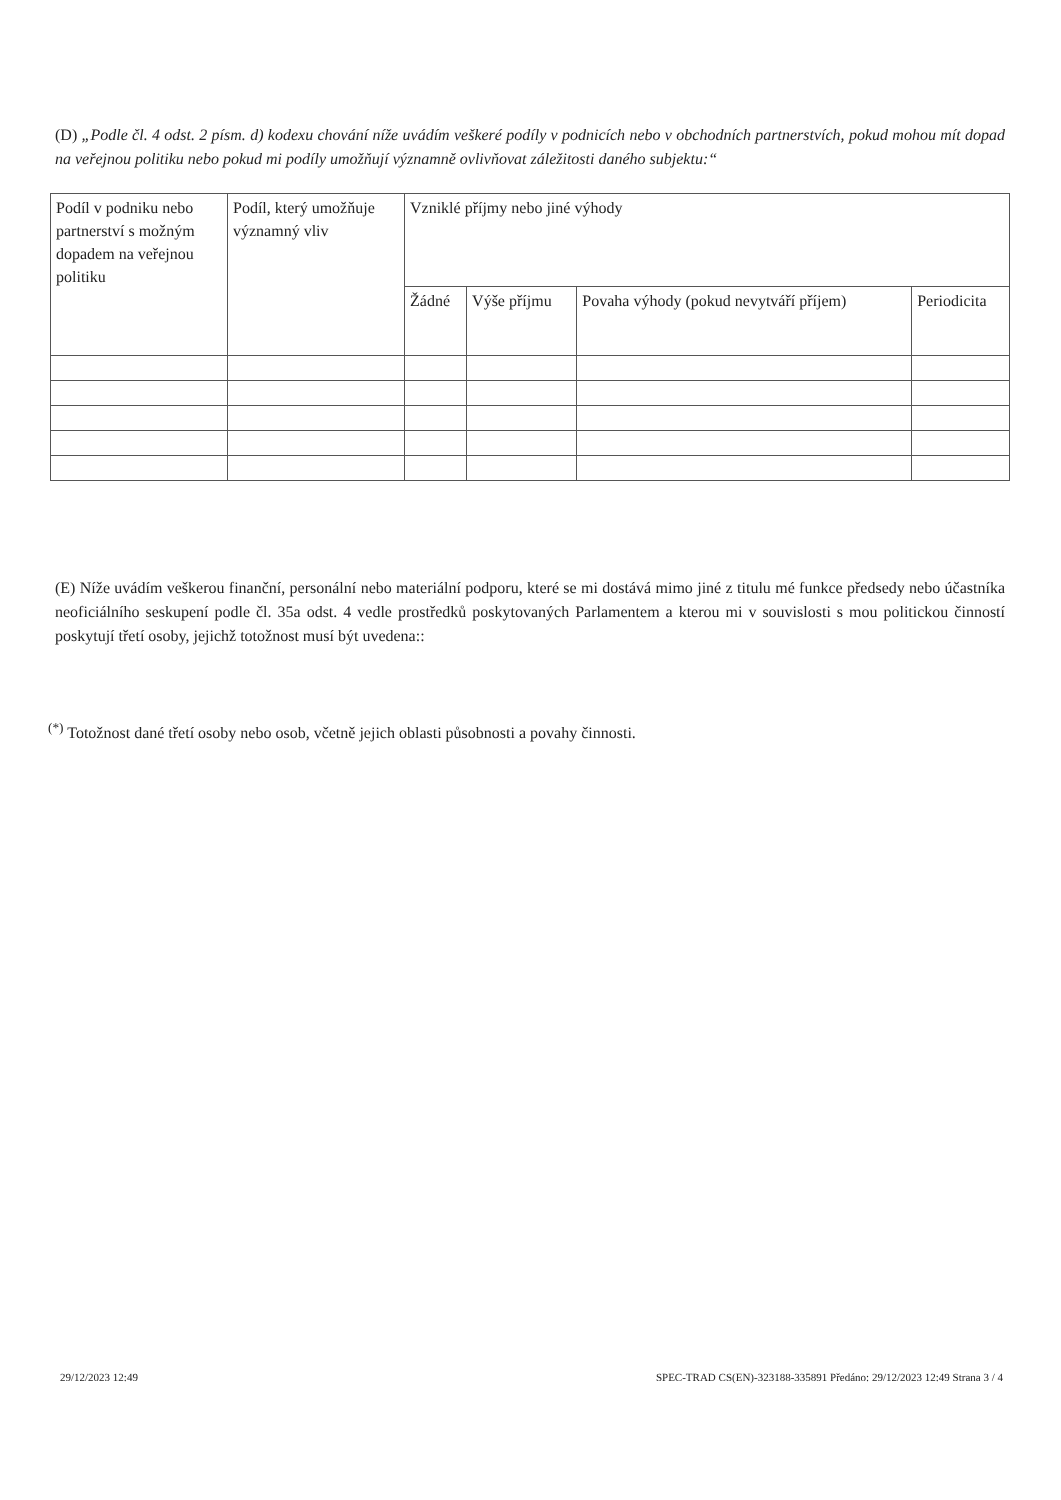(D) „Podle čl. 4 odst. 2 písm. d) kodexu chování níže uvádím veškeré podíly v podnicích nebo v obchodních partnerstvích, pokud mohou mít dopad na veřejnou politiku nebo pokud mi podíly umožňují významně ovlivňovat záležitosti daného subjektu:“
| Podíl v podniku nebo partnerství s možným dopadem na veřejnou politiku | Podíl, který umožňuje významný vliv | Vzniklé příjmy nebo jiné výhody | | | |
| --- | --- | --- | --- | --- | --- |
| | | Žádné | Výše příjmu | Povaha výhody (pokud nevytváří příjem) | Periodicita |
(E) Níže uvádím veškerou finanční, personální nebo materiální podporu, které se mi dostává mimo jiné z titulu mé funkce předsedy nebo účastníka neoficiálního seskupení podle čl. 35a odst. 4 vedle prostředků poskytovaných Parlamentem a kterou mi v souvislosti s mou politickou činností poskytují třetí osoby, jejichž totožnost musí být uvedena::
<sup>(*)</sup> Totožnost dané třetí osoby nebo osob, včetně jejich oblasti působnosti a povahy činnosti.
29/12/2023 12:49
SPEC-TRAD CS(EN)-323188-335891 Předáno: 29/12/2023 12:49 Strana 3 / 4